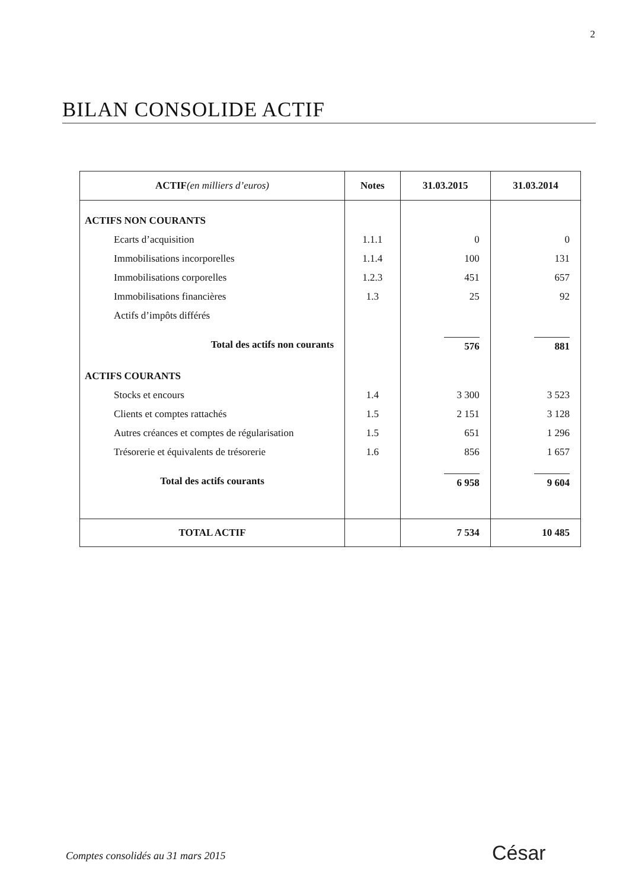2
BILAN CONSOLIDE ACTIF
| ACTIF (en milliers d’euros) | Notes | 31.03.2015 | 31.03.2014 |
| --- | --- | --- | --- |
| ACTIFS NON COURANTS | | | |
| Ecarts d’acquisition | 1.1.1 | 0 | 0 |
| Immobilisations incorporelles | 1.1.4 | 100 | 131 |
| Immobilisations corporelles | 1.2.3 | 451 | 657 |
| Immobilisations financières | 1.3 | 25 | 92 |
| Actifs d’impôts différés | | | |
| Total des actifs non courants | | 576 | 881 |
| ACTIFS COURANTS | | | |
| Stocks et encours | 1.4 | 3 300 | 3 523 |
| Clients et comptes rattachés | 1.5 | 2 151 | 3 128 |
| Autres créances et comptes de régularisation | 1.5 | 651 | 1 296 |
| Trésorerie et équivalents de trésorerie | 1.6 | 856 | 1 657 |
| Total des actifs courants | | 6 958 | 9 604 |
| TOTAL ACTIF | | 7 534 | 10 485 |
Comptes consolidés au 31 mars 2015
César